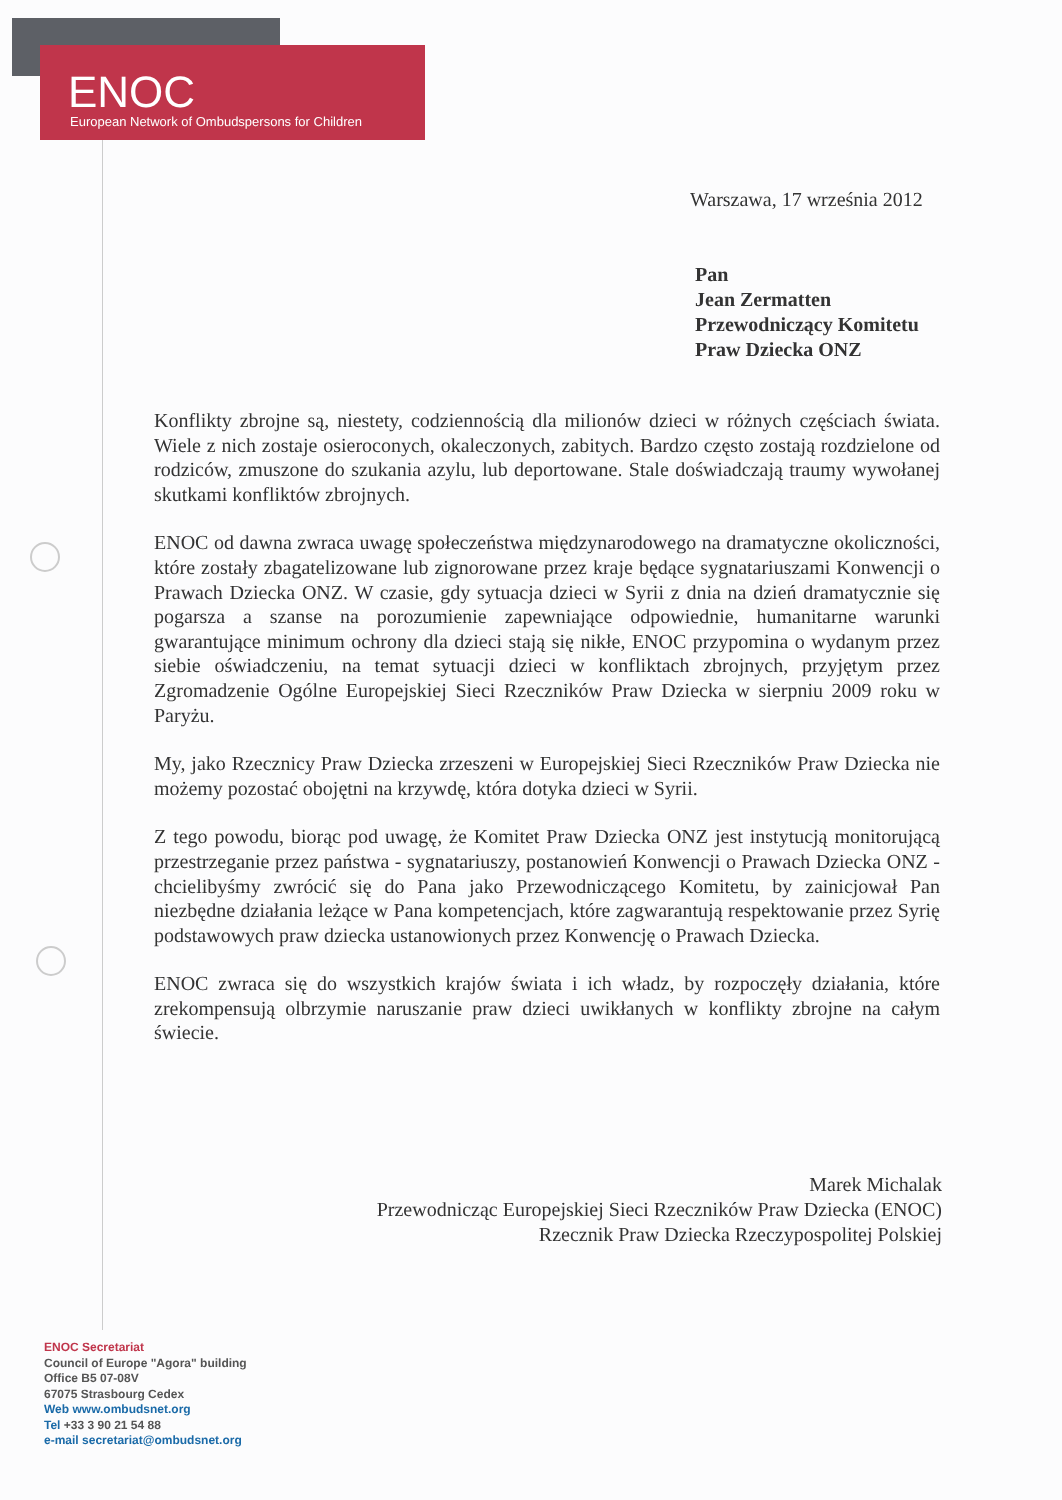ENOC
European Network of Ombudspersons for Children
Warszawa, 17 września 2012
Pan
Jean Zermatten
Przewodniczący Komitetu
Praw Dziecka ONZ
Konflikty zbrojne są, niestety, codziennością dla milionów dzieci w różnych częściach świata. Wiele z nich zostaje osieroconych, okaleczonych, zabitych. Bardzo często zostają rozdzielone od rodziców, zmuszone do szukania azylu, lub deportowane. Stale doświadczają traumy wywołanej skutkami konfliktów zbrojnych.
ENOC od dawna zwraca uwagę społeczeństwa międzynarodowego na dramatyczne okoliczności, które zostały zbagatelizowane lub zignorowane przez kraje będące sygnatariuszami Konwencji o Prawach Dziecka ONZ. W czasie, gdy sytuacja dzieci w Syrii z dnia na dzień dramatycznie się pogarsza a szanse na porozumienie zapewniające odpowiednie, humanitarne warunki gwarantujące minimum ochrony dla dzieci stają się nikłe, ENOC przypomina o wydanym przez siebie oświadczeniu, na temat sytuacji dzieci w konfliktach zbrojnych, przyjętym przez Zgromadzenie Ogólne Europejskiej Sieci Rzeczników Praw Dziecka w sierpniu 2009 roku w Paryżu.
My, jako Rzecznicy Praw Dziecka zrzeszeni w Europejskiej Sieci Rzeczników Praw Dziecka nie możemy pozostać obojętni na krzywdę, która dotyka dzieci w Syrii.
Z tego powodu, biorąc pod uwagę, że Komitet Praw Dziecka ONZ jest instytucją monitorującą przestrzeganie przez państwa - sygnatariuszy, postanowień Konwencji o Prawach Dziecka ONZ - chcielibyśmy zwrócić się do Pana jako Przewodniczącego Komitetu, by zainicjował Pan niezbędne działania leżące w Pana kompetencjach, które zagwarantują respektowanie przez Syrię podstawowych praw dziecka ustanowionych przez Konwencję o Prawach Dziecka.
ENOC zwraca się do wszystkich krajów świata i ich władz, by rozpoczęły działania, które zrekompensują olbrzymie naruszanie praw dzieci uwikłanych w konflikty zbrojne na całym świecie.
Marek Michalak
Przewodnicząc Europejskiej Sieci Rzeczników Praw Dziecka (ENOC)
Rzecznik Praw Dziecka Rzeczypospolitej Polskiej
ENOC Secretariat
Council of Europe "Agora" building
Office B5 07-08V
67075 Strasbourg Cedex
Web www.ombudsnet.org
Tel +33 3 90 21 54 88
e-mail secretariat@ombudsnet.org